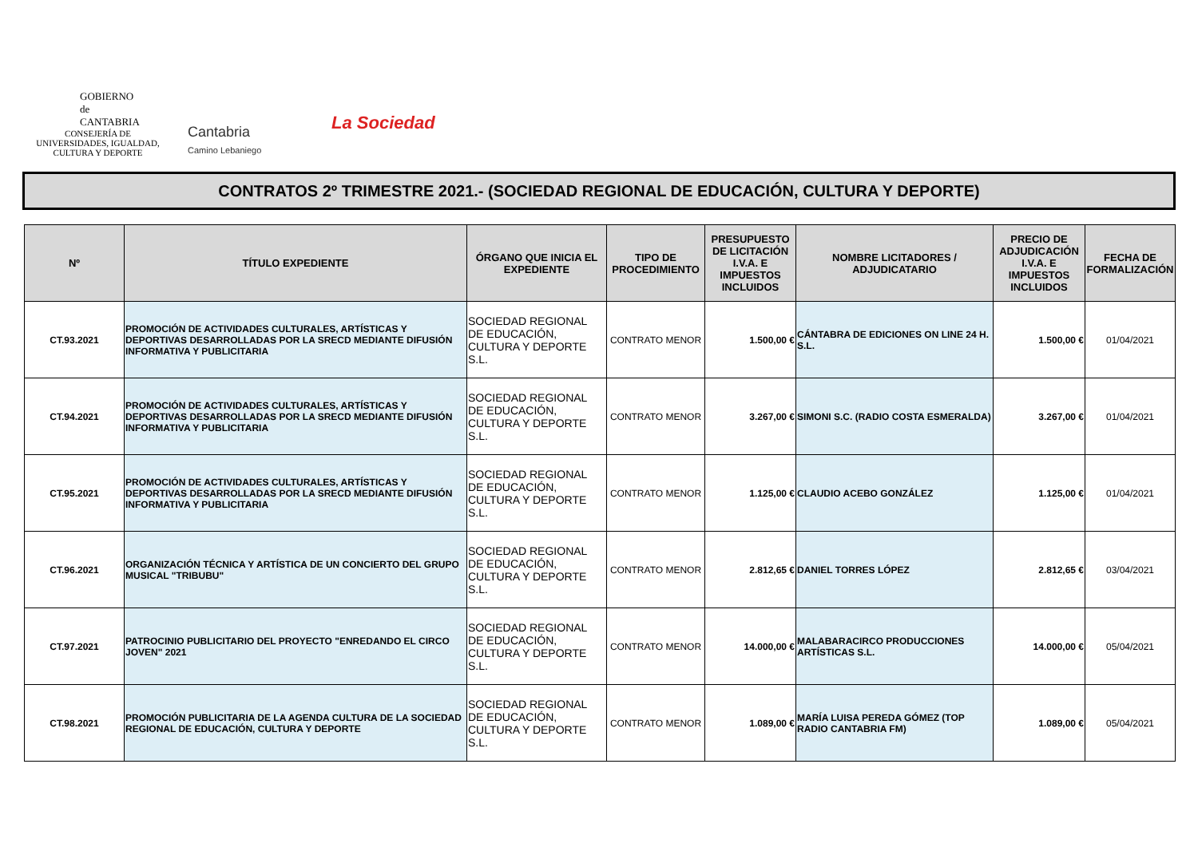GOBIERNO
de
CANTABRIA
CONSEJERÍA DE UNIVERSIDADES, IGUALDAD, CULTURA Y DEPORTE
Cantabria
Camino Lebaniego
La Sociedad
CONTRATOS 2º TRIMESTRE 2021.- (SOCIEDAD REGIONAL DE EDUCACIÓN, CULTURA Y DEPORTE)
| Nº | TÍTULO EXPEDIENTE | ÓRGANO QUE INICIA EL EXPEDIENTE | TIPO DE PROCEDIMIENTO | PRESUPUESTO DE LICITACIÓN I.V.A. E IMPUESTOS INCLUIDOS | NOMBRE LICITADORES / ADJUDICATARIO | PRECIO DE ADJUDICACIÓN I.V.A. E IMPUESTOS INCLUIDOS | FECHA DE FORMALIZACIÓN |
| --- | --- | --- | --- | --- | --- | --- | --- |
| CT.93.2021 | PROMOCIÓN DE ACTIVIDADES CULTURALES, ARTÍSTICAS Y DEPORTIVAS DESARROLLADAS POR LA SRECD MEDIANTE DIFUSIÓN INFORMATIVA Y PUBLICITARIA | SOCIEDAD REGIONAL DE EDUCACIÓN, CULTURA Y DEPORTE S.L. | CONTRATO MENOR | 1.500,00 € | CÁNTABRA DE EDICIONES ON LINE 24 H. S.L. | 1.500,00 € | 01/04/2021 |
| CT.94.2021 | PROMOCIÓN DE ACTIVIDADES CULTURALES, ARTÍSTICAS Y DEPORTIVAS DESARROLLADAS POR LA SRECD MEDIANTE DIFUSIÓN INFORMATIVA Y PUBLICITARIA | SOCIEDAD REGIONAL DE EDUCACIÓN, CULTURA Y DEPORTE S.L. | CONTRATO MENOR | 3.267,00 € | SIMONI S.C. (RADIO COSTA ESMERALDA) | 3.267,00 € | 01/04/2021 |
| CT.95.2021 | PROMOCIÓN DE ACTIVIDADES CULTURALES, ARTÍSTICAS Y DEPORTIVAS DESARROLLADAS POR LA SRECD MEDIANTE DIFUSIÓN INFORMATIVA Y PUBLICITARIA | SOCIEDAD REGIONAL DE EDUCACIÓN, CULTURA Y DEPORTE S.L. | CONTRATO MENOR | 1.125,00 € | CLAUDIO ACEBO GONZÁLEZ | 1.125,00 € | 01/04/2021 |
| CT.96.2021 | ORGANIZACIÓN TÉCNICA Y ARTÍSTICA DE UN CONCIERTO DEL GRUPO MUSICAL "TRIBUBU" | SOCIEDAD REGIONAL DE EDUCACIÓN, CULTURA Y DEPORTE S.L. | CONTRATO MENOR | 2.812,65 € | DANIEL TORRES LÓPEZ | 2.812,65 € | 03/04/2021 |
| CT.97.2021 | PATROCINIO PUBLICITARIO DEL PROYECTO "ENREDANDO EL CIRCO JOVEN" 2021 | SOCIEDAD REGIONAL DE EDUCACIÓN, CULTURA Y DEPORTE S.L. | CONTRATO MENOR | 14.000,00 € | MALABARACIRCO PRODUCCIONES ARTÍSTICAS S.L. | 14.000,00 € | 05/04/2021 |
| CT.98.2021 | PROMOCIÓN PUBLICITARIA DE LA AGENDA CULTURA DE LA SOCIEDAD REGIONAL DE EDUCACIÓN, CULTURA Y DEPORTE | SOCIEDAD REGIONAL DE EDUCACIÓN, CULTURA Y DEPORTE S.L. | CONTRATO MENOR | 1.089,00 € | MARÍA LUISA PEREDA GÓMEZ (TOP RADIO CANTABRIA FM) | 1.089,00 € | 05/04/2021 |